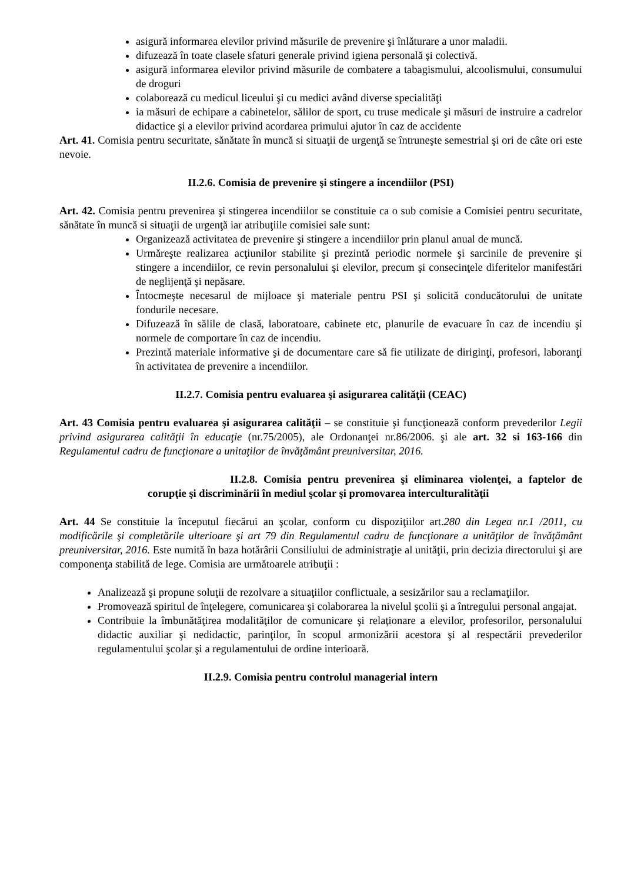asigură informarea elevilor privind măsurile de prevenire şi înlăturare a unor maladii.
difuzează în toate clasele sfaturi generale privind igiena personală şi colectivă.
asigură informarea elevilor privind măsurile de combatere a tabagismului, alcoolismului, consumului de droguri
colaborează cu medicul liceului şi cu medici având diverse specialităţi
ia măsuri de echipare a cabinetelor, sălilor de sport, cu truse medicale şi măsuri de instruire a cadrelor didactice şi a elevilor privind acordarea primului ajutor în caz de accidente
Art. 41. Comisia pentru securitate, sănătate în muncă si situaţii de urgenţă se întruneşte semestrial şi ori de câte ori este nevoie.
II.2.6. Comisia de prevenire şi stingere a incendiilor (PSI)
Art. 42. Comisia pentru prevenirea şi stingerea incendiilor se constituie ca o sub comisie a Comisiei pentru securitate, sănătate în muncă si situaţii de urgenţă iar atribuţiile comisiei sale sunt:
Organizează activitatea de prevenire şi stingere a incendiilor prin planul anual de muncă.
Urmăreşte realizarea acţiunilor stabilite şi prezintă periodic normele şi sarcinile de prevenire şi stingere a incendiilor, ce revin personalului şi elevilor, precum şi consecinţele diferitelor manifestări de neglijenţă şi nepăsare.
Întocmeşte necesarul de mijloace şi materiale pentru PSI şi solicită conducătorului de unitate fondurile necesare.
Difuzează în sălile de clasă, laboratoare, cabinete etc, planurile de evacuare în caz de incendiu şi normele de comportare în caz de incendiu.
Prezintă materiale informative şi de documentare care să fie utilizate de diriginţi, profesori, laboranţi în activitatea de prevenire a incendiilor.
II.2.7. Comisia pentru evaluarea şi asigurarea calităţii (CEAC)
Art. 43 Comisia pentru evaluarea şi asigurarea calităţii – se constituie şi funcţionează conform prevederilor Legii privind asigurarea calităţii în educaţie (nr.75/2005), ale Ordonanţei nr.86/2006. şi ale art. 32 si 163-166 din Regulamentul cadru de funcţionare a unitaţilor de învăţământ preuniversitar, 2016.
II.2.8. Comisia pentru prevenirea şi eliminarea violenţei, a faptelor de corupţie şi discriminării în mediul şcolar şi promovarea interculturalităţii
Art. 44 Se constituie la începutul fiecărui an şcolar, conform cu dispoziţiilor art.280 din Legea nr.1 /2011, cu modificările şi completările ulterioare şi art 79 din Regulamentul cadru de funcţionare a unităţilor de învăţământ preuniversitar, 2016. Este numită în baza hotărârii Consiliului de administraţie al unităţii, prin decizia directorului şi are componenţa stabilită de lege. Comisia are următoarele atribuţii :
Analizează şi propune soluţii de rezolvare a situaţiilor conflictuale, a sesizărilor sau a reclamaţiilor.
Promovează spiritul de înţelegere, comunicarea şi colaborarea la nivelul şcolii şi a întregului personal angajat.
Contribuie la îmbunătăţirea modalităţilor de comunicare şi relaţionare a elevilor, profesorilor, personalului didactic auxiliar şi nedidactic, parinţilor, în scopul armonizării acestora şi al respectării prevederilor regulamentului şcolar şi a regulamentului de ordine interioară.
II.2.9. Comisia pentru controlul managerial intern